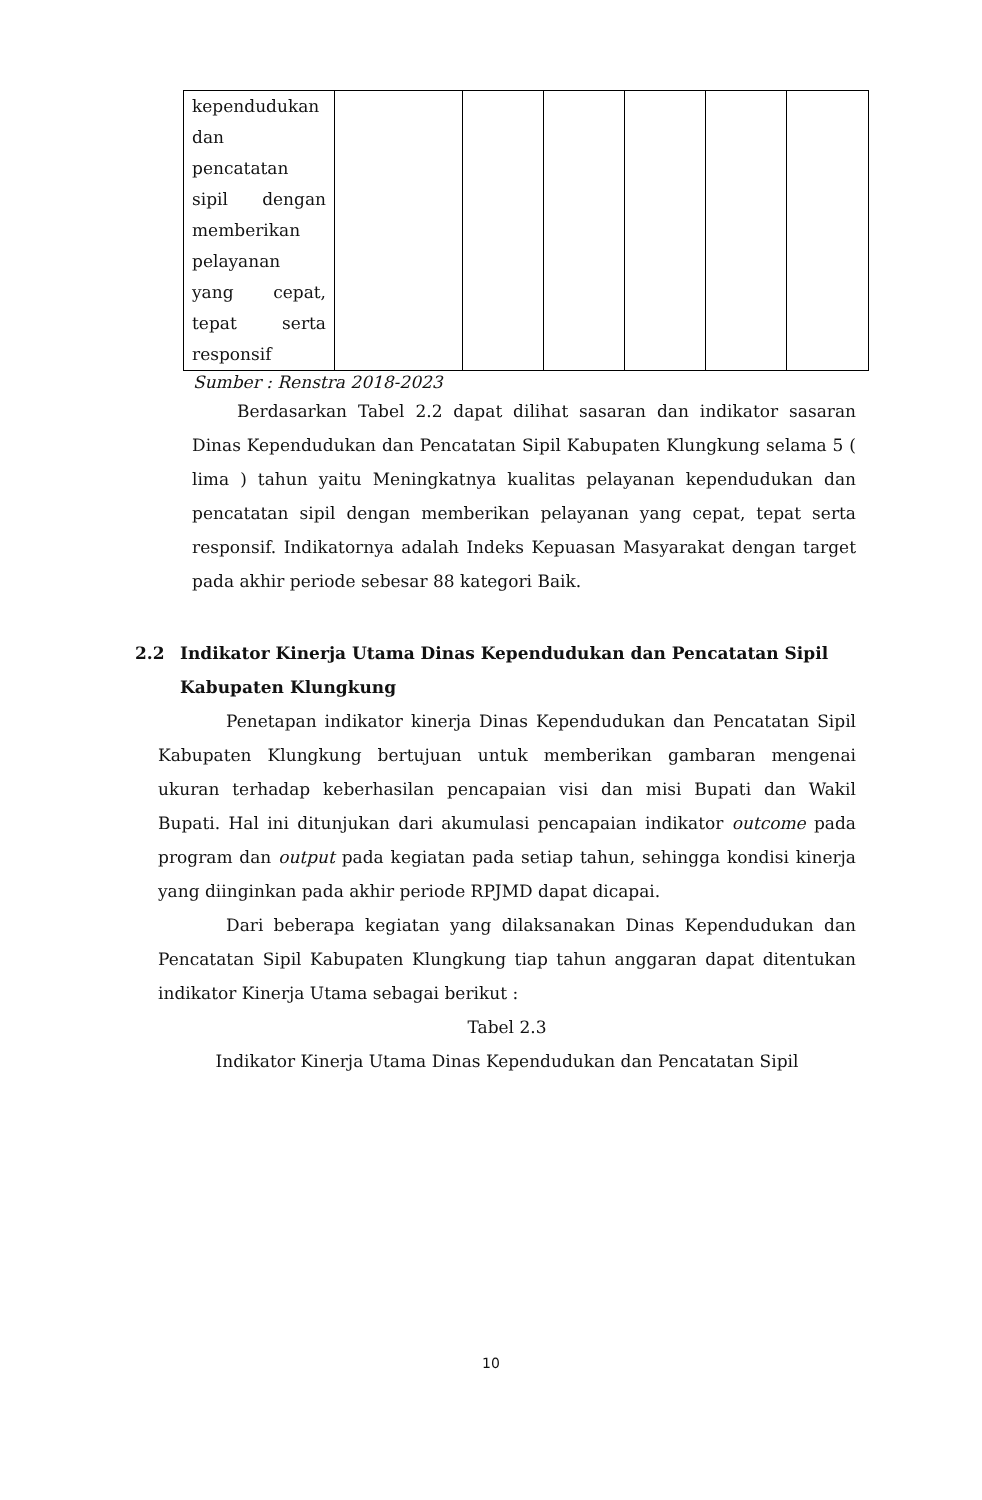| kependudukan dan pencatatan sipil dengan memberikan pelayanan yang cepat, tepat serta responsif | | | | | | |
Sumber : Renstra 2018-2023
Berdasarkan Tabel 2.2 dapat dilihat sasaran dan indikator sasaran Dinas Kependudukan dan Pencatatan Sipil Kabupaten Klungkung selama 5 ( lima ) tahun yaitu Meningkatnya kualitas pelayanan kependudukan dan pencatatan sipil dengan memberikan pelayanan yang cepat, tepat serta responsif. Indikatornya adalah Indeks Kepuasan Masyarakat dengan target pada akhir periode sebesar 88 kategori Baik.
2.2 Indikator Kinerja Utama Dinas Kependudukan dan Pencatatan Sipil Kabupaten Klungkung
Penetapan indikator kinerja Dinas Kependudukan dan Pencatatan Sipil Kabupaten Klungkung bertujuan untuk memberikan gambaran mengenai ukuran terhadap keberhasilan pencapaian visi dan misi Bupati dan Wakil Bupati. Hal ini ditunjukan dari akumulasi pencapaian indikator outcome pada program dan output pada kegiatan pada setiap tahun, sehingga kondisi kinerja yang diinginkan pada akhir periode RPJMD dapat dicapai.
Dari beberapa kegiatan yang dilaksanakan Dinas Kependudukan dan Pencatatan Sipil Kabupaten Klungkung tiap tahun anggaran dapat ditentukan indikator Kinerja Utama sebagai berikut :
Tabel 2.3
Indikator Kinerja Utama Dinas Kependudukan dan Pencatatan Sipil
10